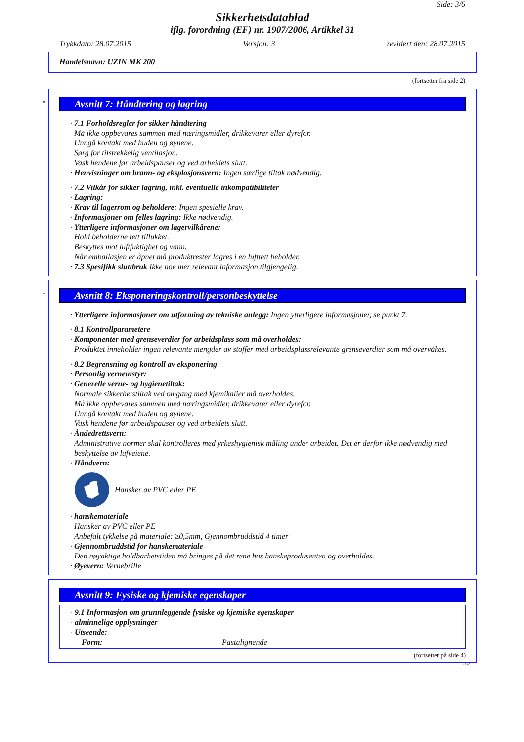Side: 3/6
Sikkerhetsdatablad
iflg. forordning (EF) nr. 1907/2006, Artikkel 31
Trykkdato: 28.07.2015 Versjon: 3 revidert den: 28.07.2015
Handelsnavn: UZIN MK 200
(fortsetter fra side 2)
*
Avsnitt 7: Håndtering og lagring
· 7.1 Forholdsregler for sikker håndtering
Må ikke oppbevares sammen med næringsmidler, drikkevarer eller dyrefor.
Unngå kontakt med huden og øynene.
Sørg for tilstrekkelig ventilasjon.
Vask hendene før arbeidspauser og ved arbeidets slutt.
· Henvisninger om brann- og eksplosjonsvern: Ingen særlige tiltak nødvendig.
· 7.2 Vilkår for sikker lagring, inkl. eventuelle inkompatibiliteter
· Lagring:
· Krav til lagerrom og beholdere: Ingen spesielle krav.
· Informasjoner om felles lagring: Ikke nødvendig.
· Ytterligere informasjoner om lagervilkårene:
Hold beholderne tett tillukket.
Beskyttes mot luftfuktighet og vann.
Når emballasjen er åpnet må produktrester lagres i en lufttett beholder.
· 7.3 Spesifikk sluttbruk Ikke noe mer relevant informasjon tilgjengelig.
*
Avsnitt 8: Eksponeringskontroll/personbeskyttelse
· Ytterligere informasjoner om utforming av tekniske anlegg: Ingen ytterligere informasjoner, se punkt 7.
· 8.1 Kontrollparametere
· Komponenter med grenseverdier for arbeidsplass som må overholdes:
Produktet inneholder ingen relevante mengder av stoffer med arbeidsplassrelevante grenseverdier som må overvåkes.
· 8.2 Begrensning og kontroll av eksponering
· Personlig verneutstyr:
· Generelle verne- og hygienetiltak:
Normale sikkerhetstiltak ved omgang med kjemikalier må overholdes.
Må ikke oppbevares sammen med næringsmidler, drikkevarer eller dyrefor.
Unngå kontakt med huden og øynene.
Vask hendene før arbeidspauser og ved arbeidets slutt.
· Åndedrettsvern:
Administrative normer skal kontrolleres med yrkeshygienisk måling under arbeidet. Det er derfor ikke nødvendig med beskyttelse av lufveiene.
· Håndvern:
Hansker av PVC eller PE
· hanskemateriale
Hansker av PVC eller PE
Anbefalt tykkelse på materiale: ≥0,5mm, Gjennombruddstid 4 timer
· Gjennombruddstid for hanskemateriale
Den nøyaktige holdbarhetstiden må bringes på det rene hos hanskeprodusenten og overholdes.
· Øyevern: Vernebrille
Avsnitt 9: Fysiske og kjemiske egenskaper
· 9.1 Informasjon om grunnleggende fysiske og kjemiske egenskaper
· alminnelige opplysninger
· Utseende:
Form: Pastalignende
(fortsetter på side 4)
NO